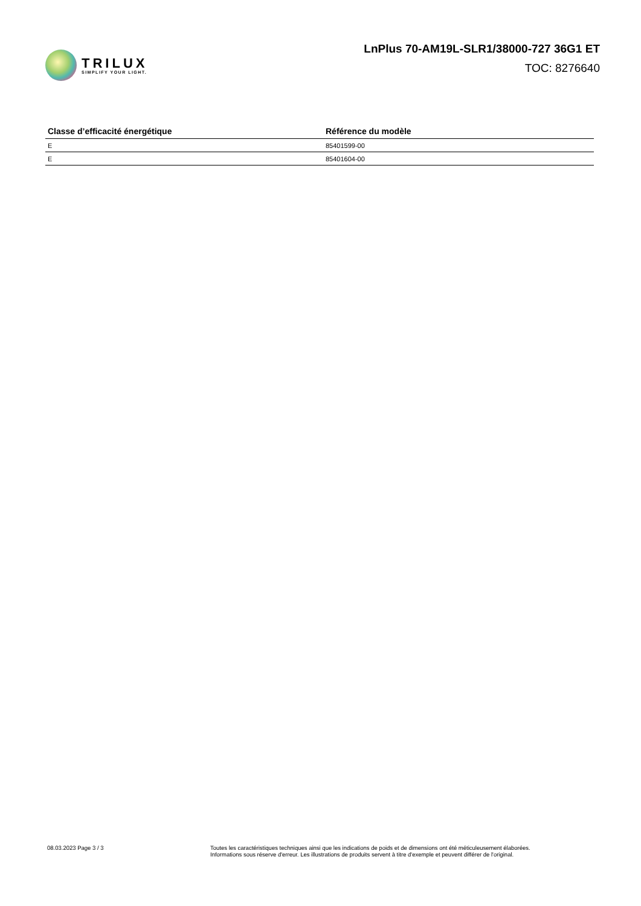TRILUX
SIMPLIFY YOUR LIGHT.
LnPlus 70-AM19L-SLR1/38000-727 36G1 ET
TOC: 8276640
| Classe d’efficacité énergétique | Référence du modèle |
| --- | --- |
| E | 85401599-00 |
| E | 85401604-00 |
08.03.2023 Page 3 / 3 Toutes les caractéristiques techniques ainsi que les indications de poids et de dimensions ont été méticuleusement élaborées.
Informations sous réserve d'erreur. Les illustrations de produits servent à titre d'exemple et peuvent différer de l'original.